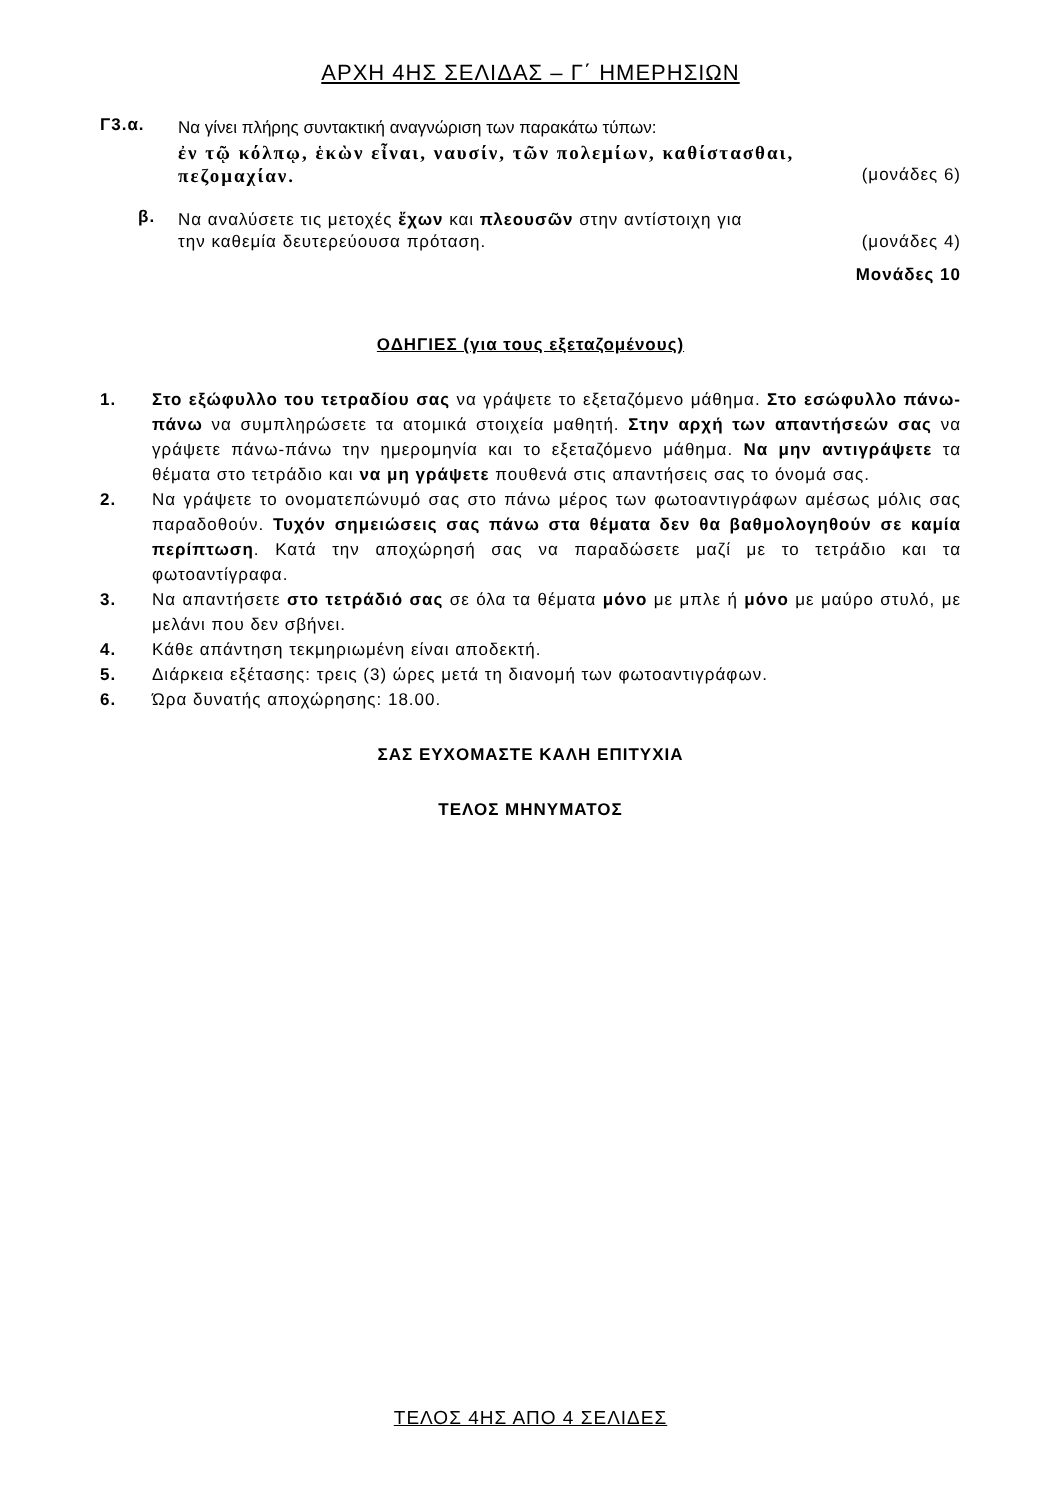ΑΡΧΗ 4ΗΣ ΣΕΛΙΔΑΣ – Γ΄ ΗΜΕΡΗΣΙΩΝ
Γ3.α.
Να γίνει πλήρης συντακτική αναγνώριση των παρακάτω τύπων:
ἐν τῷ κόλπῳ, ἑκὼν εἶναι, ναυσίν, τῶν πολεμίων, καθίστασθαι,
πεζομαχίαν. (μονάδες 6)
β.
Να αναλύσετε τις μετοχές ἔχων και πλεουσῶν στην αντίστοιχη για
την καθεμία δευτερεύουσα πρόταση. (μονάδες 4)
Μονάδες 10
ΟΔΗΓΙΕΣ (για τους εξεταζομένους)
1. Στο εξώφυλλο του τετραδίου σας να γράψετε το εξεταζόμενο μάθημα. Στο εσώφυλλο πάνω-πάνω να συμπληρώσετε τα ατομικά στοιχεία μαθητή. Στην αρχή των απαντήσεών σας να γράψετε πάνω-πάνω την ημερομηνία και το εξεταζόμενο μάθημα. Να μην αντιγράψετε τα θέματα στο τετράδιο και να μη γράψετε πουθενά στις απαντήσεις σας το όνομά σας.
2. Να γράψετε το ονοματεπώνυμό σας στο πάνω μέρος των φωτοαντιγράφων αμέσως μόλις σας παραδοθούν. Τυχόν σημειώσεις σας πάνω στα θέματα δεν θα βαθμολογηθούν σε καμία περίπτωση. Κατά την αποχώρησή σας να παραδώσετε μαζί με το τετράδιο και τα φωτοαντίγραφα.
3. Να απαντήσετε στο τετράδιό σας σε όλα τα θέματα μόνο με μπλε ή μόνο με μαύρο στυλό, με μελάνι που δεν σβήνει.
4. Κάθε απάντηση τεκμηριωμένη είναι αποδεκτή.
5. Διάρκεια εξέτασης: τρεις (3) ώρες μετά τη διανομή των φωτοαντιγράφων.
6. Ώρα δυνατής αποχώρησης: 18.00.
ΣΑΣ ΕΥΧΟΜΑΣΤΕ ΚΑΛΗ ΕΠΙΤΥΧΙΑ
ΤΕΛΟΣ ΜΗΝΥΜΑΤΟΣ
ΤΕΛΟΣ 4ΗΣ ΑΠΟ 4 ΣΕΛΙΔΕΣ